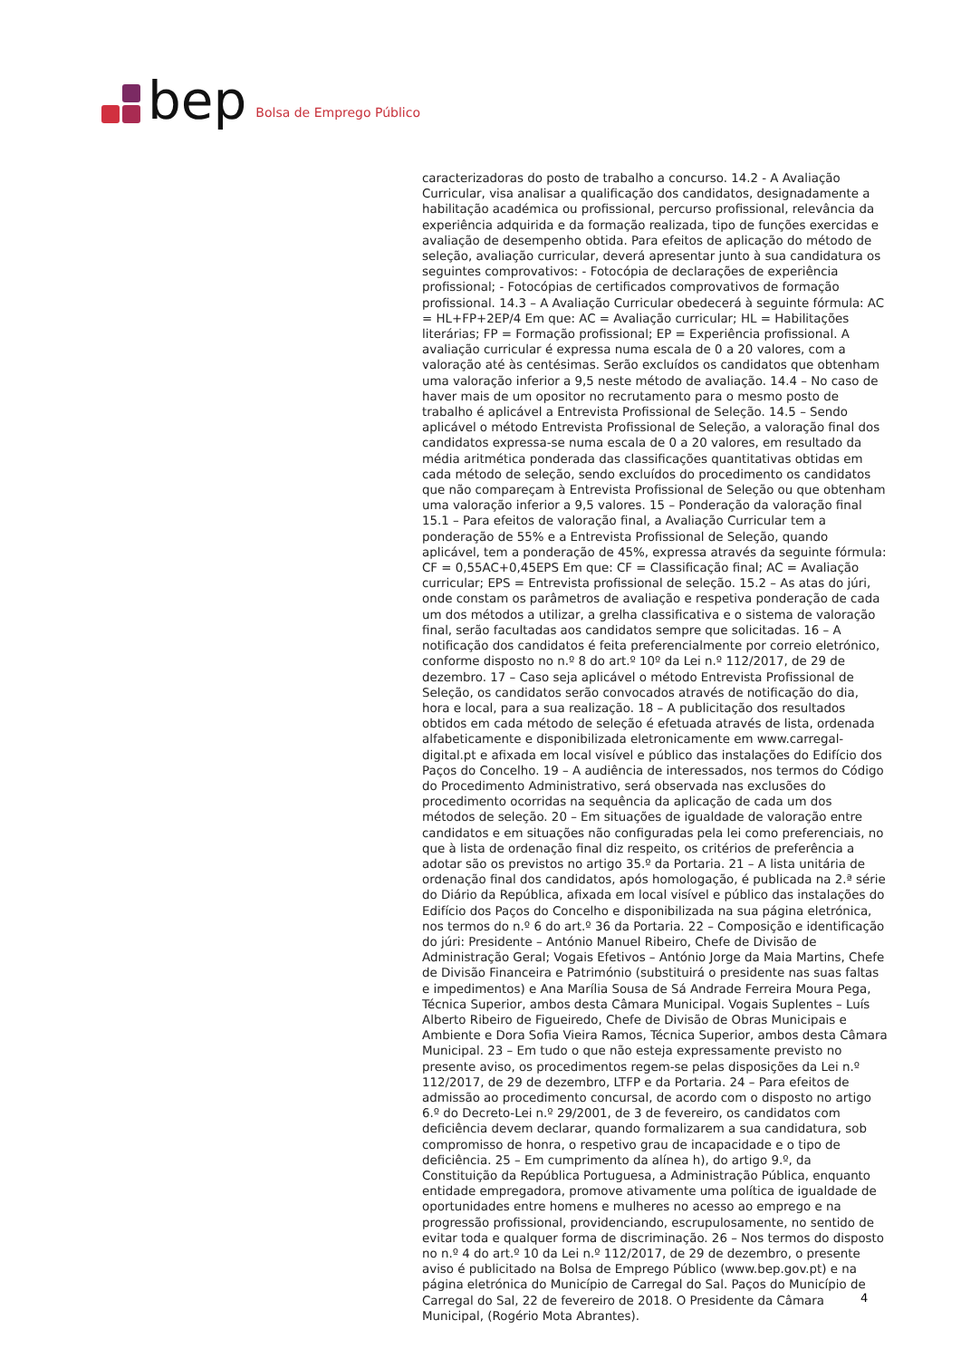bep Bolsa de Emprego Público
caracterizadoras do posto de trabalho a concurso. 14.2 - A Avaliação Curricular, visa analisar a qualificação dos candidatos, designadamente a habilitação académica ou profissional, percurso profissional, relevância da experiência adquirida e da formação realizada, tipo de funções exercidas e avaliação de desempenho obtida. Para efeitos de aplicação do método de seleção, avaliação curricular, deverá apresentar junto à sua candidatura os seguintes comprovativos: - Fotocópia de declarações de experiência profissional; - Fotocópias de certificados comprovativos de formação profissional. 14.3 – A Avaliação Curricular obedecerá à seguinte fórmula: AC = HL+FP+2EP/4 Em que: AC = Avaliação curricular; HL = Habilitações literárias; FP = Formação profissional; EP = Experiência profissional. A avaliação curricular é expressa numa escala de 0 a 20 valores, com a valoração até às centésimas. Serão excluídos os candidatos que obtenham uma valoração inferior a 9,5 neste método de avaliação. 14.4 – No caso de haver mais de um opositor no recrutamento para o mesmo posto de trabalho é aplicável a Entrevista Profissional de Seleção. 14.5 – Sendo aplicável o método Entrevista Profissional de Seleção, a valoração final dos candidatos expressa-se numa escala de 0 a 20 valores, em resultado da média aritmética ponderada das classificações quantitativas obtidas em cada método de seleção, sendo excluídos do procedimento os candidatos que não compareçam à Entrevista Profissional de Seleção ou que obtenham uma valoração inferior a 9,5 valores. 15 – Ponderação da valoração final 15.1 – Para efeitos de valoração final, a Avaliação Curricular tem a ponderação de 55% e a Entrevista Profissional de Seleção, quando aplicável, tem a ponderação de 45%, expressa através da seguinte fórmula: CF = 0,55AC+0,45EPS Em que: CF = Classificação final; AC = Avaliação curricular; EPS = Entrevista profissional de seleção. 15.2 – As atas do júri, onde constam os parâmetros de avaliação e respetiva ponderação de cada um dos métodos a utilizar, a grelha classificativa e o sistema de valoração final, serão facultadas aos candidatos sempre que solicitadas. 16 – A notificação dos candidatos é feita preferencialmente por correio eletrónico, conforme disposto no n.º 8 do art.º 10º da Lei n.º 112/2017, de 29 de dezembro. 17 – Caso seja aplicável o método Entrevista Profissional de Seleção, os candidatos serão convocados através de notificação do dia, hora e local, para a sua realização. 18 – A publicitação dos resultados obtidos em cada método de seleção é efetuada através de lista, ordenada alfabeticamente e disponibilizada eletronicamente em www.carregal-digital.pt e afixada em local visível e público das instalações do Edifício dos Paços do Concelho. 19 – A audiência de interessados, nos termos do Código do Procedimento Administrativo, será observada nas exclusões do procedimento ocorridas na sequência da aplicação de cada um dos métodos de seleção. 20 – Em situações de igualdade de valoração entre candidatos e em situações não configuradas pela lei como preferenciais, no que à lista de ordenação final diz respeito, os critérios de preferência a adotar são os previstos no artigo 35.º da Portaria. 21 – A lista unitária de ordenação final dos candidatos, após homologação, é publicada na 2.ª série do Diário da República, afixada em local visível e público das instalações do Edifício dos Paços do Concelho e disponibilizada na sua página eletrónica, nos termos do n.º 6 do art.º 36 da Portaria. 22 – Composição e identificação do júri: Presidente – António Manuel Ribeiro, Chefe de Divisão de Administração Geral; Vogais Efetivos – António Jorge da Maia Martins, Chefe de Divisão Financeira e Património (substituirá o presidente nas suas faltas e impedimentos) e Ana Marília Sousa de Sá Andrade Ferreira Moura Pega, Técnica Superior, ambos desta Câmara Municipal. Vogais Suplentes – Luís Alberto Ribeiro de Figueiredo, Chefe de Divisão de Obras Municipais e Ambiente e Dora Sofia Vieira Ramos, Técnica Superior, ambos desta Câmara Municipal. 23 – Em tudo o que não esteja expressamente previsto no presente aviso, os procedimentos regem-se pelas disposições da Lei n.º 112/2017, de 29 de dezembro, LTFP e da Portaria. 24 – Para efeitos de admissão ao procedimento concursal, de acordo com o disposto no artigo 6.º do Decreto-Lei n.º 29/2001, de 3 de fevereiro, os candidatos com deficiência devem declarar, quando formalizarem a sua candidatura, sob compromisso de honra, o respetivo grau de incapacidade e o tipo de deficiência. 25 – Em cumprimento da alínea h), do artigo 9.º, da Constituição da República Portuguesa, a Administração Pública, enquanto entidade empregadora, promove ativamente uma política de igualdade de oportunidades entre homens e mulheres no acesso ao emprego e na progressão profissional, providenciando, escrupulosamente, no sentido de evitar toda e qualquer forma de discriminação. 26 – Nos termos do disposto no n.º 4 do art.º 10 da Lei n.º 112/2017, de 29 de dezembro, o presente aviso é publicitado na Bolsa de Emprego Público (www.bep.gov.pt) e na página eletrónica do Município de Carregal do Sal. Paços do Município de Carregal do Sal, 22 de fevereiro de 2018. O Presidente da Câmara Municipal, (Rogério Mota Abrantes).
4